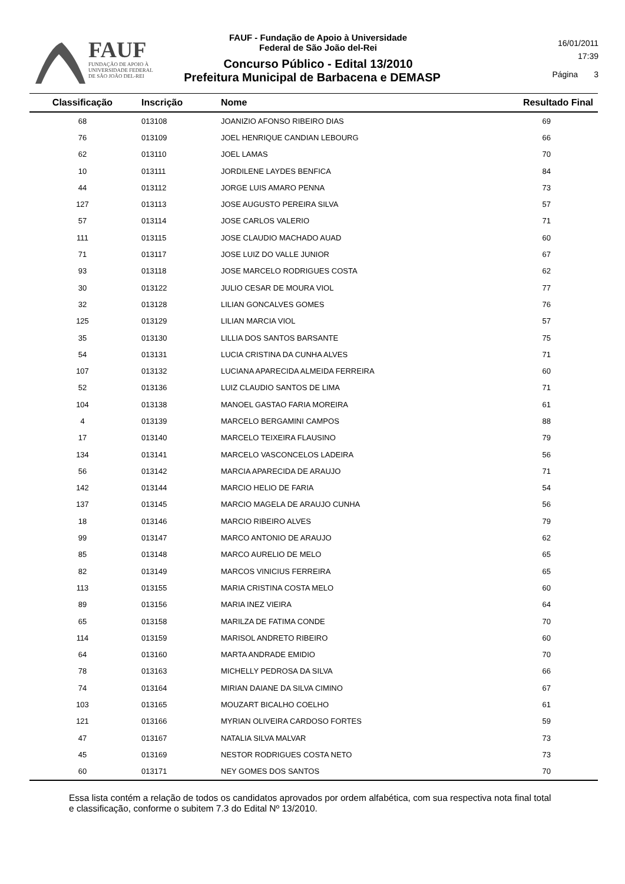FAUF
FUNDAÇÃO DE APOIO À
UNIVERSIDADE FEDERAL
DE SÃO JOÃO DEL-REI
FAUF - Fundação de Apoio à Universidade
Federal de São João del-Rei
Concurso Público - Edital 13/2010
Prefeitura Municipal de Barbacena e DEMASP
16/01/2011
17:39
Página 3
| Classificação | Inscrição | Nome | Resultado Final |
| --- | --- | --- | --- |
| 68 | 013108 | JOANIZIO AFONSO RIBEIRO DIAS | 69 |
| 76 | 013109 | JOEL HENRIQUE CANDIAN LEBOURG | 66 |
| 62 | 013110 | JOEL LAMAS | 70 |
| 10 | 013111 | JORDILENE LAYDES BENFICA | 84 |
| 44 | 013112 | JORGE LUIS AMARO PENNA | 73 |
| 127 | 013113 | JOSE AUGUSTO PEREIRA SILVA | 57 |
| 57 | 013114 | JOSE CARLOS VALERIO | 71 |
| 111 | 013115 | JOSE CLAUDIO MACHADO AUAD | 60 |
| 71 | 013117 | JOSE LUIZ DO VALLE JUNIOR | 67 |
| 93 | 013118 | JOSE MARCELO RODRIGUES COSTA | 62 |
| 30 | 013122 | JULIO CESAR DE MOURA VIOL | 77 |
| 32 | 013128 | LILIAN GONCALVES GOMES | 76 |
| 125 | 013129 | LILIAN MARCIA VIOL | 57 |
| 35 | 013130 | LILLIA DOS SANTOS BARSANTE | 75 |
| 54 | 013131 | LUCIA CRISTINA DA CUNHA ALVES | 71 |
| 107 | 013132 | LUCIANA APARECIDA ALMEIDA FERREIRA | 60 |
| 52 | 013136 | LUIZ CLAUDIO SANTOS DE LIMA | 71 |
| 104 | 013138 | MANOEL GASTAO FARIA MOREIRA | 61 |
| 4 | 013139 | MARCELO BERGAMINI CAMPOS | 88 |
| 17 | 013140 | MARCELO TEIXEIRA FLAUSINO | 79 |
| 134 | 013141 | MARCELO VASCONCELOS LADEIRA | 56 |
| 56 | 013142 | MARCIA APARECIDA DE ARAUJO | 71 |
| 142 | 013144 | MARCIO HELIO DE FARIA | 54 |
| 137 | 013145 | MARCIO MAGELA DE ARAUJO CUNHA | 56 |
| 18 | 013146 | MARCIO RIBEIRO ALVES | 79 |
| 99 | 013147 | MARCO ANTONIO DE ARAUJO | 62 |
| 85 | 013148 | MARCO AURELIO DE MELO | 65 |
| 82 | 013149 | MARCOS VINICIUS FERREIRA | 65 |
| 113 | 013155 | MARIA CRISTINA COSTA MELO | 60 |
| 89 | 013156 | MARIA INEZ VIEIRA | 64 |
| 65 | 013158 | MARILZA DE FATIMA CONDE | 70 |
| 114 | 013159 | MARISOL ANDRETO RIBEIRO | 60 |
| 64 | 013160 | MARTA ANDRADE EMIDIO | 70 |
| 78 | 013163 | MICHELLY PEDROSA DA SILVA | 66 |
| 74 | 013164 | MIRIAN DAIANE DA SILVA CIMINO | 67 |
| 103 | 013165 | MOUZART BICALHO COELHO | 61 |
| 121 | 013166 | MYRIAN OLIVEIRA CARDOSO FORTES | 59 |
| 47 | 013167 | NATALIA SILVA MALVAR | 73 |
| 45 | 013169 | NESTOR RODRIGUES COSTA NETO | 73 |
| 60 | 013171 | NEY GOMES DOS SANTOS | 70 |
Essa lista contém a relação de todos os candidatos aprovados por ordem alfabética, com sua respectiva nota final total e classificação, conforme o subitem 7.3 do Edital Nº 13/2010.